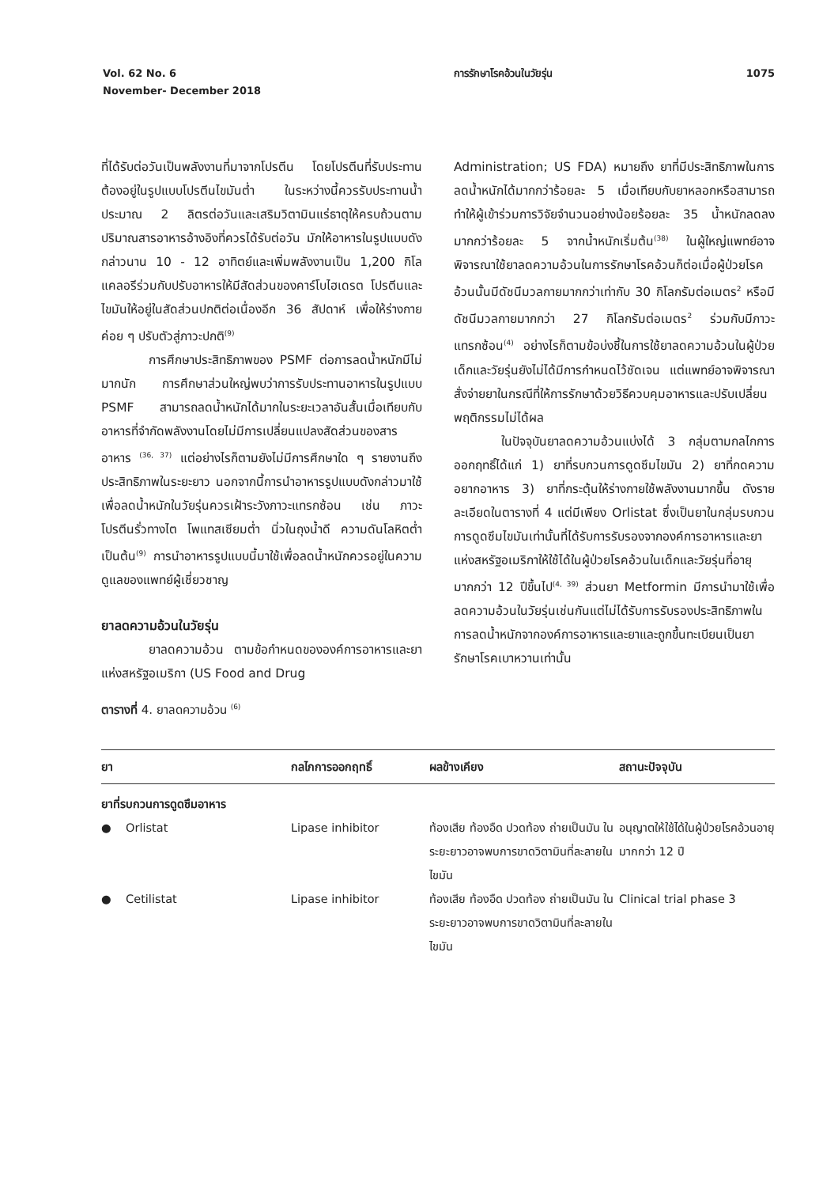Vol. 62 No. 6
November- December 2018
การรักษาโรคอ้วนในวัยรุ่น 1075
ที่ได้รับต่อวันเป็นพลังงานที่มาจากโปรตีน โดยโปรตีนที่รับประทานต้องอยู่ในรูปแบบโปรตีนไขมันต่ำ ในระหว่างนี้ควรรับประทานน้ำประมาณ 2 ลิตรต่อวันและเสริมวิตามินแร่ธาตุให้ครบถ้วนตามปริมาณสารอาหารอ้างอิงที่ควรได้รับต่อวัน มักให้อาหารในรูปแบบดังกล่าวนาน 10 - 12 อาทิตย์และเพิ่มพลังงานเป็น 1,200 กิโลแคลอรีร่วมกับปรับอาหารให้มีสัดส่วนของคาร์โบไฮเดรต โปรตีนและไขมันให้อยู่ในสัดส่วนปกติต่อเนื่องอีก 36 สัปดาห์ เพื่อให้ร่างกายค่อย ๆ ปรับตัวสู่ภาวะปกติ<sup>(9)</sup>
การศึกษาประสิทธิภาพของ PSMF ต่อการลดน้ำหนักมีไม่มากนัก การศึกษาส่วนใหญ่พบว่าการรับประทานอาหารในรูปแบบ PSMF สามารถลดน้ำหนักได้มากในระยะเวลาอันสั้นเมื่อเทียบกับอาหารที่จำกัดพลังงานโดยไม่มีการเปลี่ยนแปลงสัดส่วนของสารอาหาร <sup>(36, 37)</sup> แต่อย่างไรก็ตามยังไม่มีการศึกษาใด ๆ รายงานถึงประสิทธิภาพในระยะยาว นอกจากนี้การนำอาหารรูปแบบดังกล่าวมาใช้เพื่อลดน้ำหนักในวัยรุ่นควรเฝ้าระวังภาวะแทรกซ้อน เช่น ภาวะโปรตีนรั่วทางไต โพแทสเซียมต่ำ นิ่วในถุงน้ำดี ความดันโลหิตต่ำ เป็นต้น<sup>(9)</sup> การนำอาหารรูปแบบนี้มาใช้เพื่อลดน้ำหนักควรอยู่ในความดูแลของแพทย์ผู้เชี่ยวชาญ
ยาลดความอ้วนในวัยรุ่น
ยาลดความอ้วน ตามข้อกำหนดขององค์การอาหารและยาแห่งสหรัฐอเมริกา (US Food and Drug
Administration; US FDA) หมายถึง ยาที่มีประสิทธิภาพในการลดน้ำหนักได้มากกว่าร้อยละ 5 เมื่อเทียบกับยาหลอกหรือสามารถทำให้ผู้เข้าร่วมการวิจัยจำนวนอย่างน้อยร้อยละ 35 น้ำหนักลดลงมากกว่าร้อยละ 5 จากน้ำหนักเริ่มต้น<sup>(38)</sup> ในผู้ใหญ่แพทย์อาจพิจารณาใช้ยาลดความอ้วนในการรักษาโรคอ้วนก็ต่อเมื่อผู้ป่วยโรคอ้วนนั้นมีดัชนีมวลกายมากกว่าเท่ากับ 30 กิโลกรัมต่อเมตร<sup>2</sup> หรือมีดัชนีมวลกายมากกว่า 27 กิโลกรัมต่อเมตร<sup>2</sup> ร่วมกับมีภาวะแทรกซ้อน<sup>(4)</sup> อย่างไรก็ตามข้อบ่งชี้ในการใช้ยาลดความอ้วนในผู้ป่วยเด็กและวัยรุ่นยังไม่ได้มีการกำหนดไว้ชัดเจน แต่แพทย์อาจพิจารณาสั่งจ่ายยาในกรณีที่ให้การรักษาด้วยวิธีควบคุมอาหารและปรับเปลี่ยนพฤติกรรมไม่ได้ผล
ในปัจจุบันยาลดความอ้วนแบ่งได้ 3 กลุ่มตามกลไกการออกฤทธิ์ได้แก่ 1) ยาที่รบกวนการดูดซึมไขมัน 2) ยาที่กดความอยากอาหาร 3) ยาที่กระตุ้นให้ร่างกายใช้พลังงานมากขึ้น ดังรายละเอียดในตารางที่ 4 แต่มีเพียง Orlistat ซึ่งเป็นยาในกลุ่มรบกวนการดูดซึมไขมันเท่านั้นที่ได้รับการรับรองจากองค์การอาหารและยาแห่งสหรัฐอเมริกาให้ใช้ได้ในผู้ป่วยโรคอ้วนในเด็กและวัยรุ่นที่อายุมากกว่า 12 ปีขึ้นไป<sup>(4, 39)</sup> ส่วนยา Metformin มีการนำมาใช้เพื่อลดความอ้วนในวัยรุ่นเช่นกันแต่ไม่ได้รับการรับรองประสิทธิภาพในการลดน้ำหนักจากองค์การอาหารและยาและถูกขึ้นทะเบียนเป็นยารักษาโรคเบาหวานเท่านั้น
ตารางที่ 4. ยาลดความอ้วน <sup>(6)</sup>
| ยา | กลไกการออกฤทธิ์ | ผลข้างเคียง | สถานะปัจจุบัน |
| --- | --- | --- | --- |
| ยาที่รบกวนการดูดซึมอาหาร | | | |
| ● Orlistat | Lipase inhibitor | ท้องเสีย ท้องอืด ปวดท้อง ถ่ายเป็นมัน ในระยะยาวอาจพบการขาดวิตามินที่ละลายในไขมัน | อนุญาตให้ใช้ได้ในผู้ป่วยโรคอ้วนอายุมากกว่า 12 ปี |
| ● Cetilistat | Lipase inhibitor | ท้องเสีย ท้องอืด ปวดท้อง ถ่ายเป็นมัน ในระยะยาวอาจพบการขาดวิตามินที่ละลายในไขมัน | Clinical trial phase 3 |